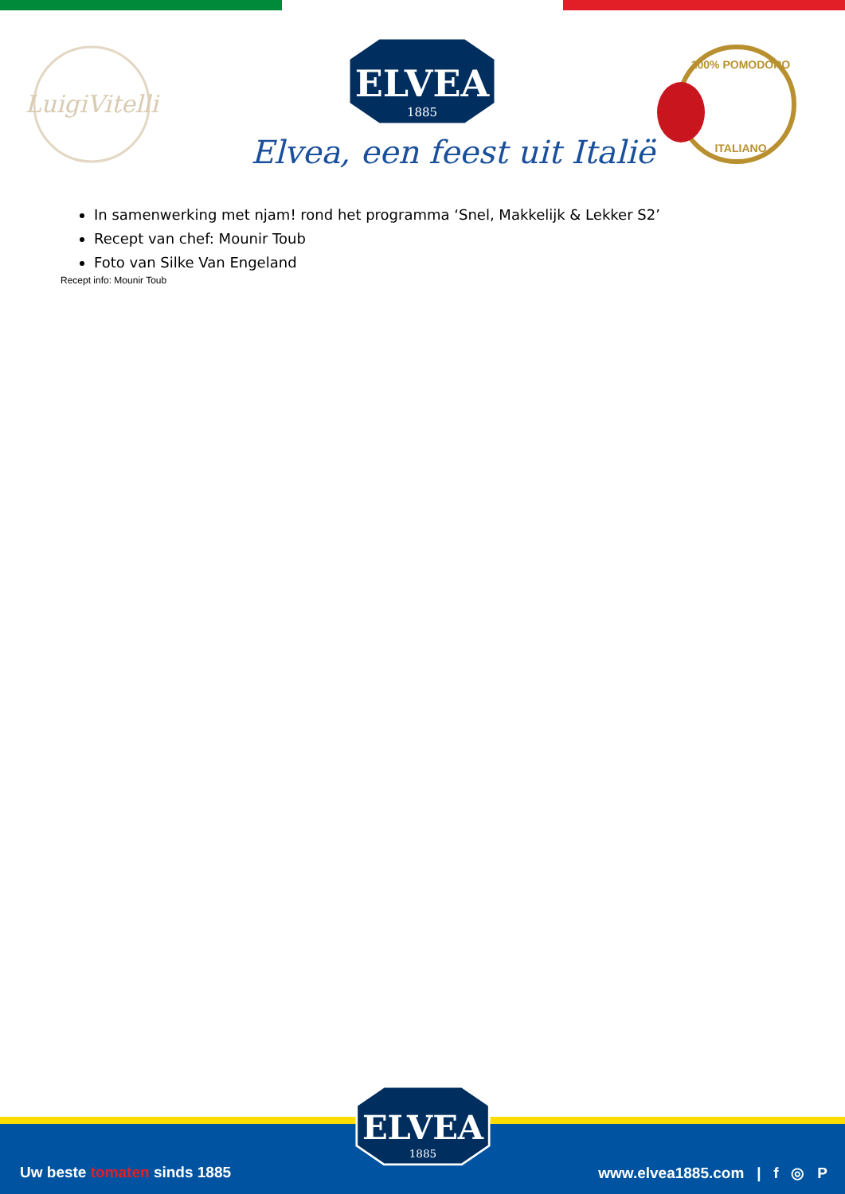LuigiVitelli
ELVEA
1885
Elvea, een feest uit Italië
100% POMODORO
ITALIANO
In samenwerking met njam! rond het programma ‘Snel, Makkelijk & Lekker S2’
Recept van chef: Mounir Toub
Foto van Silke Van Engeland
Recept info: Mounir Toub
Uw beste tomaten sinds 1885 www.elvea1885.com | f ◎ P
ELVEA
1885